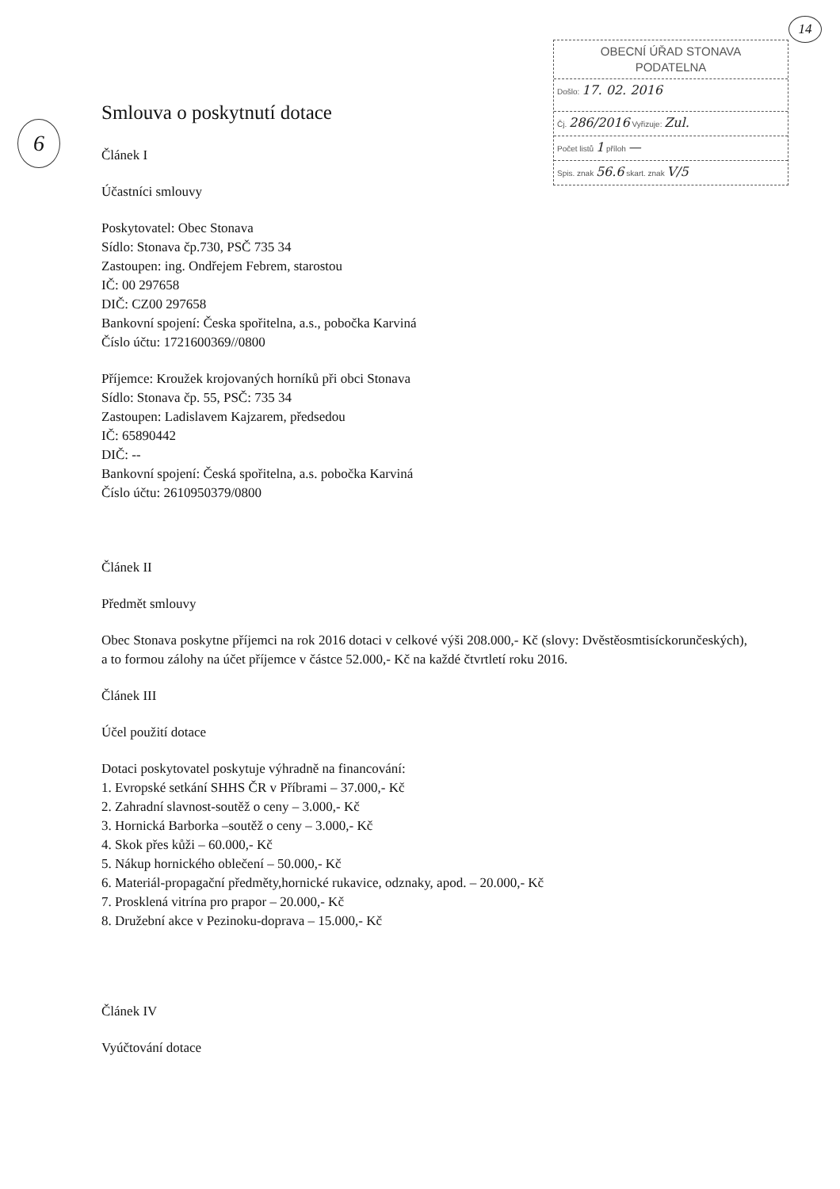14
OBECNÍ ÚŘAD STONAVA
PODATELNA
Došlo: 17. 02. 2016
Čj. 286/2016 Vyřizuje: Zul.
Počet listů 1 příloh —
Spis. znak 56.6 skart. znak V/5
6
Smlouva o poskytnutí dotace
Článek I
Účastníci smlouvy
Poskytovatel: Obec Stonava
Sídlo: Stonava čp.730, PSČ 735 34
Zastoupen: ing. Ondřejem Febrem, starostou
IČ: 00 297658
DIČ: CZ00 297658
Bankovní spojení: Česka spořitelna, a.s., pobočka Karviná
Číslo účtu: 1721600369//0800
Příjemce: Kroužek krojovaných horníků při obci Stonava
Sídlo: Stonava čp. 55, PSČ: 735 34
Zastoupen: Ladislavem Kajzarem, předsedou
IČ: 65890442
DIČ: --
Bankovní spojení: Česká spořitelna, a.s. pobočka Karviná
Číslo účtu: 2610950379/0800
Článek II
Předmět smlouvy
Obec Stonava poskytne příjemci na rok 2016 dotaci v celkové výši 208.000,- Kč (slovy: Dvěstěosmtisíckorunčeských), a to formou zálohy na účet příjemce v částce 52.000,- Kč na každé čtvrtletí roku 2016.
Článek III
Účel použití dotace
Dotaci poskytovatel poskytuje výhradně na financování:
1. Evropské setkání SHHS ČR v Příbrami – 37.000,- Kč
2. Zahradní slavnost-soutěž o ceny – 3.000,- Kč
3. Hornická Barborka –soutěž o ceny – 3.000,- Kč
4. Skok přes kůži – 60.000,- Kč
5. Nákup hornického oblečení – 50.000,- Kč
6. Materiál-propagační předměty,hornické rukavice, odznaky, apod. – 20.000,- Kč
7. Prosklená vitrína pro prapor – 20.000,- Kč
8. Družební akce v Pezinoku-doprava – 15.000,- Kč
Článek IV
Vyúčtování dotace